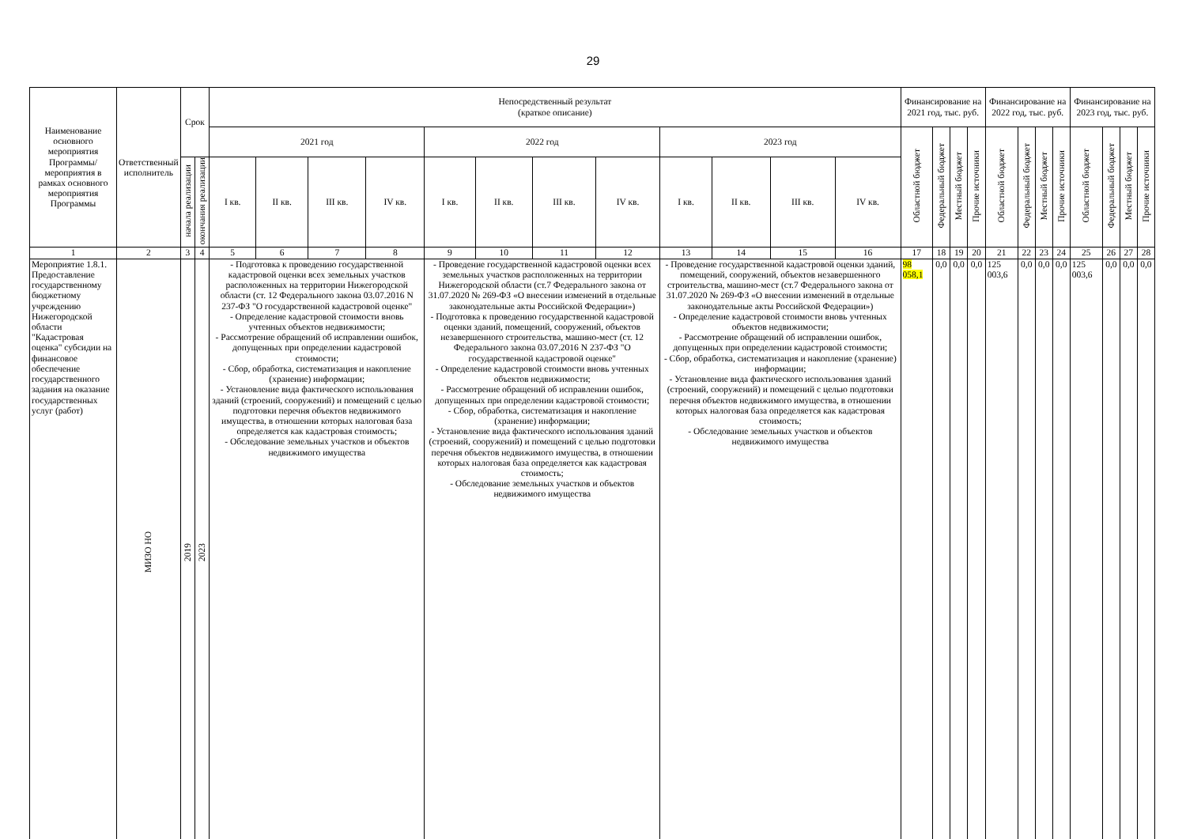29
| Наименование основного мероприятия Программы/ мероприятия в рамках основного мероприятия Программы | Ответственный исполнитель | Срок | | Непосредственный результат (краткое описание) | | | | | | | | | | | | Финансирование на 2021 год, тыс. руб. | | | | Финансирование на 2022 год, тыс. руб. | | | | Финансирование на 2023 год, тыс. руб. | | | |
| --- | --- | --- | --- | --- | --- | --- | --- | --- | --- | --- | --- | --- | --- | --- | --- | --- | --- | --- | --- | --- | --- | --- | --- | --- | --- | --- | --- |
| | | | | 2021 год | | | | 2022 год | | | | 2023 год | | | | Областной бюджет | Федеральный бюджет | Местный бюджет | Прочие источники | Областной бюджет | Федеральный бюджет | Местный бюджет | Прочие источники | Областной бюджет | Федеральный бюджет | Местный бюджет | Прочие источники |
| | | начала реализации | окончания реализации | I кв. | II кв. | III кв. | IV кв. | I кв. | II кв. | III кв. | IV кв. | I кв. | II кв. | III кв. | IV кв. | | | | | | | | | | | | |
| 1 | 2 | 3 | 4 | 5 | 6 | 7 | 8 | 9 | 10 | 11 | 12 | 13 | 14 | 15 | 16 | 17 | 18 | 19 | 20 | 21 | 22 | 23 | 24 | 25 | 26 | 27 | 28 |
| Мероприятие 1.8.1. Предоставление государственному бюджетному учреждению Нижегородской области "Кадастровая оценка" субсидии на финансовое обеспечение государственного задания на оказание государственных услуг (работ) | МИЗО НО | 2019 | 2023 | - Подготовка к проведению государственной кадастровой оценки всех земельных участков расположенных на территории Нижегородской области (ст. 12 Федерального закона 03.07.2016 N 237-ФЗ "О государственной кадастровой оценке" - Определение кадастровой стоимости вновь учтенных объектов недвижимости; - Рассмотрение обращений об исправлении ошибок, допущенных при определении кадастровой стоимости; - Сбор, обработка, систематизация и накопление (хранение) информации; - Установление вида фактического использования зданий (строений, сооружений) и помещений с целью подготовки перечня объектов недвижимого имущества, в отношении которых налоговая база определяется как кадастровая стоимость; - Обследование земельных участков и объектов недвижимого имущества | | | | - Проведение государственной кадастровой оценки всех земельных участков расположенных на территории Нижегородской области (ст.7 Федерального закона от 31.07.2020 № 269-ФЗ «О внесении изменений в отдельные законодательные акты Российской Федерации») - Подготовка к проведению государственной кадастровой оценки зданий, помещений, сооружений, объектов незавершенного строительства, машино-мест (ст. 12 Федерального закона 03.07.2016 N 237-ФЗ "О государственной кадастровой оценке" - Определение кадастровой стоимости вновь учтенных объектов недвижимости; - Рассмотрение обращений об исправлении ошибок, допущенных при определении кадастровой стоимости; - Сбор, обработка, систематизация и накопление (хранение) информации; - Установление вида фактического использования зданий (строений, сооружений) и помещений с целью подготовки перечня объектов недвижимого имущества, в отношении которых налоговая база определяется как кадастровая стоимость; - Обследование земельных участков и объектов недвижимого имущества | | | | - Проведение государственной кадастровой оценки зданий, помещений, сооружений, объектов незавершенного строительства, машино-мест (ст.7 Федерального закона от 31.07.2020 № 269-ФЗ «О внесении изменений в отдельные законодательные акты Российской Федерации») - Определение кадастровой стоимости вновь учтенных объектов недвижимости; - Рассмотрение обращений об исправлении ошибок, допущенных при определении кадастровой стоимости; - Сбор, обработка, систематизация и накопление (хранение) информации; - Установление вида фактического использования зданий (строений, сооружений) и помещений с целью подготовки перечня объектов недвижимого имущества, в отношении которых налоговая база определяется как кадастровая стоимость; - Обследование земельных участков и объектов недвижимого имущества | | | | 98 058,1 | 0,0 | 0,0 | 0,0 | 125 003,6 | 0,0 | 0,0 | 0,0 | 125 003,6 | 0,0 | 0,0 | 0,0 |